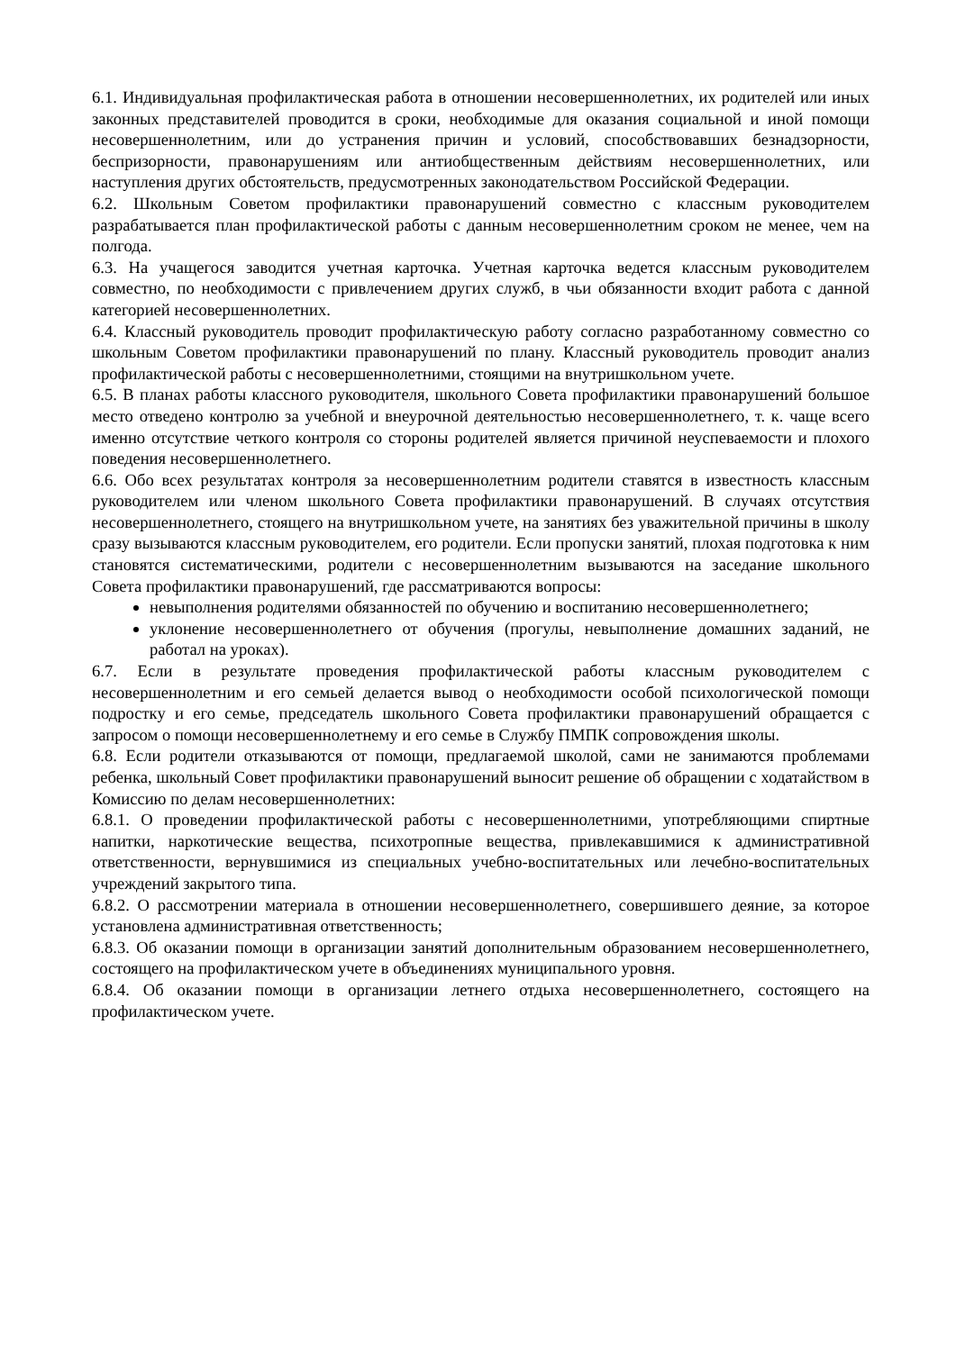6.1. Индивидуальная профилактическая работа в отношении несовершеннолетних, их родителей или иных законных представителей проводится в сроки, необходимые для оказания социальной и иной помощи несовершеннолетним, или до устранения причин и условий, способствовавших безнадзорности, беспризорности, правонарушениям или антиобщественным действиям несовершеннолетних, или наступления других обстоятельств, предусмотренных законодательством Российской Федерации.
6.2. Школьным Советом профилактики правонарушений совместно с классным руководителем разрабатывается план профилактической работы с данным несовершеннолетним сроком не менее, чем на полгода.
6.3. На учащегося заводится учетная карточка. Учетная карточка ведется классным руководителем совместно, по необходимости с привлечением других служб, в чьи обязанности входит работа с данной категорией несовершеннолетних.
6.4. Классный руководитель проводит профилактическую работу согласно разработанному совместно со школьным Советом профилактики правонарушений по плану. Классный руководитель проводит анализ профилактической работы с несовершеннолетними, стоящими на внутришкольном учете.
6.5. В планах работы классного руководителя, школьного Совета профилактики правонарушений большое место отведено контролю за учебной и внеурочной деятельностью несовершеннолетнего, т. к. чаще всего именно отсутствие четкого контроля со стороны родителей является причиной неуспеваемости и плохого поведения несовершеннолетнего.
6.6. Обо всех результатах контроля за несовершеннолетним родители ставятся в известность классным руководителем или членом школьного Совета профилактики правонарушений. В случаях отсутствия несовершеннолетнего, стоящего на внутришкольном учете, на занятиях без уважительной причины в школу сразу вызываются классным руководителем, его родители. Если пропуски занятий, плохая подготовка к ним становятся систематическими, родители с несовершеннолетним вызываются на заседание школьного Совета профилактики правонарушений, где рассматриваются вопросы:
невыполнения родителями обязанностей по обучению и воспитанию несовершеннолетнего;
уклонение несовершеннолетнего от обучения (прогулы, невыполнение домашних заданий, не работал на уроках).
6.7. Если в результате проведения профилактической работы классным руководителем с несовершеннолетним и его семьей делается вывод о необходимости особой психологической помощи подростку и его семье, председатель школьного Совета профилактики правонарушений обращается с запросом о помощи несовершеннолетнему и его семье в Службу ПМПК сопровождения школы.
6.8. Если родители отказываются от помощи, предлагаемой школой, сами не занимаются проблемами ребенка, школьный Совет профилактики правонарушений выносит решение об обращении с ходатайством в Комиссию по делам несовершеннолетних:
6.8.1. О проведении профилактической работы с несовершеннолетними, употребляющими спиртные напитки, наркотические вещества, психотропные вещества, привлекавшимися к административной ответственности, вернувшимися из специальных учебно-воспитательных или лечебно-воспитательных учреждений закрытого типа.
6.8.2. О рассмотрении материала в отношении несовершеннолетнего, совершившего деяние, за которое установлена административная ответственность;
6.8.3. Об оказании помощи в организации занятий дополнительным образованием несовершеннолетнего, состоящего на профилактическом учете в объединениях муниципального уровня.
6.8.4. Об оказании помощи в организации летнего отдыха несовершеннолетнего, состоящего на профилактическом учете.